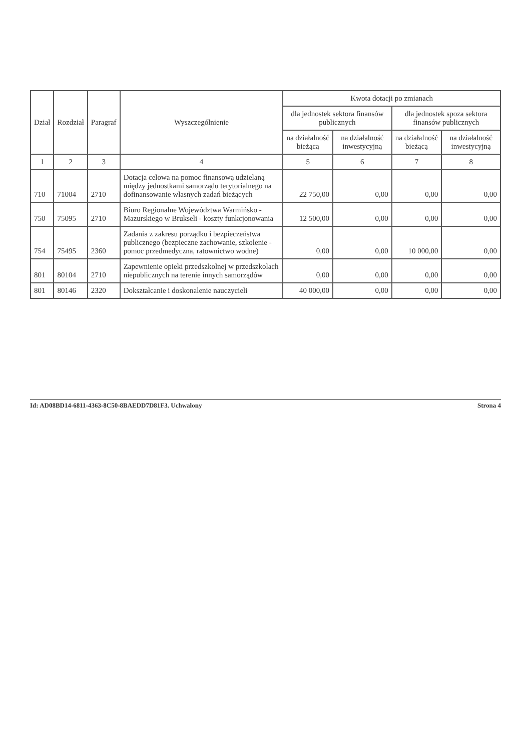| Dział | Rozdział | Paragraf | Wyszczególnienie | Kwota dotacji po zmianach | | | |
| --- | --- | --- | --- | --- | --- | --- | --- |
| | | | | dla jednostek sektora finansów publicznych | | dla jednostek spoza sektora finansów publicznych | |
| | | | | na działalność bieżącą | na działalność inwestycyjną | na działalność bieżącą | na działalność inwestycyjną |
| 1 | 2 | 3 | 4 | 5 | 6 | 7 | 8 |
| 710 | 71004 | 2710 | Dotacja celowa na pomoc finansową udzielaną między jednostkami samorządu terytorialnego na dofinansowanie własnych zadań bieżących | 22 750,00 | 0,00 | 0,00 | 0,00 |
| 750 | 75095 | 2710 | Biuro Regionalne Województwa Warmińsko - Mazurskiego w Brukseli - koszty funkcjonowania | 12 500,00 | 0,00 | 0,00 | 0,00 |
| 754 | 75495 | 2360 | Zadania z zakresu porządku i bezpieczeństwa publicznego (bezpieczne zachowanie, szkolenie - pomoc przedmedyczna, ratownictwo wodne) | 0,00 | 0,00 | 10 000,00 | 0,00 |
| 801 | 80104 | 2710 | Zapewnienie opieki przedszkolnej w przedszkolach niepublicznych na terenie innych samorządów | 0,00 | 0,00 | 0,00 | 0,00 |
| 801 | 80146 | 2320 | Dokształcanie i doskonalenie nauczycieli | 40 000,00 | 0,00 | 0,00 | 0,00 |
Id: AD08BD14-6811-4363-8C50-8BAEDD7D81F3. Uchwalony Strona 4